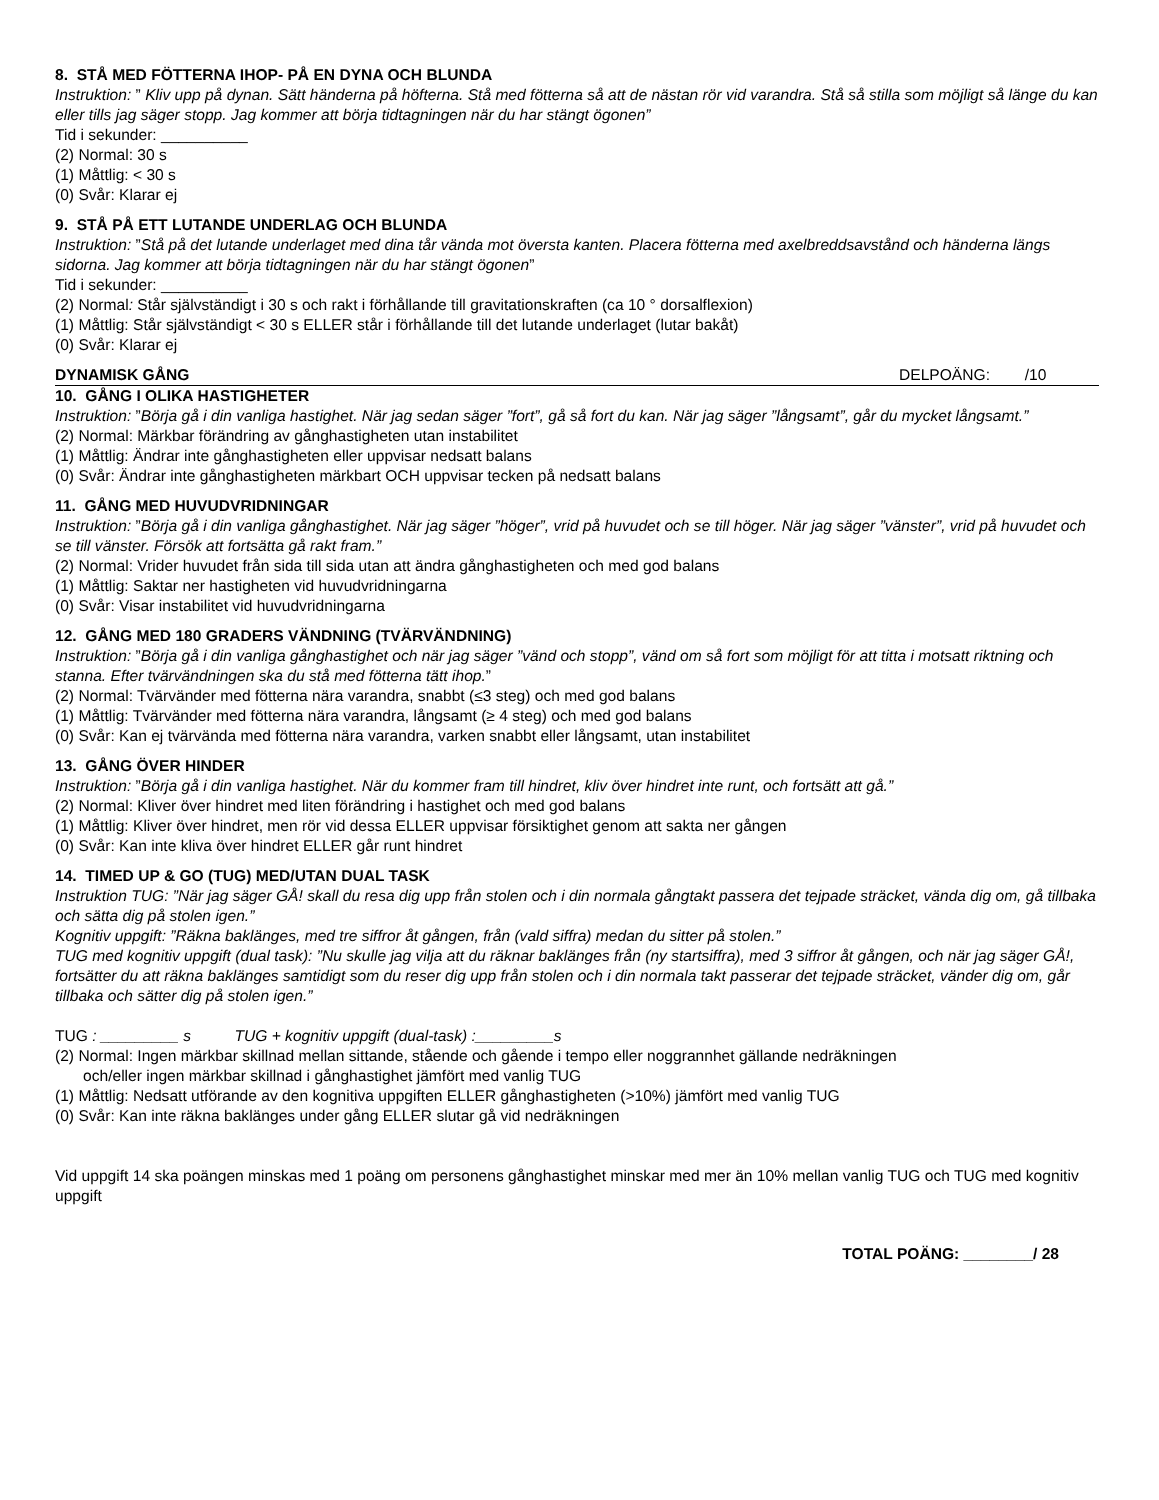8. STÅ MED FÖTTERNA IHOP- PÅ EN DYNA OCH BLUNDA
Instruktion: ” Kliv upp på dynan. Sätt händerna på höfterna. Stå med fötterna så att de nästan rör vid varandra. Stå så stilla som möjligt så länge du kan eller tills jag säger stopp. Jag kommer att börja tidtagningen när du har stängt ögonen”
Tid i sekunder: __________
(2) Normal: 30 s
(1) Måttlig: < 30 s
(0) Svår: Klarar ej
9. STÅ PÅ ETT LUTANDE UNDERLAG OCH BLUNDA
Instruktion: ”Stå på det lutande underlaget med dina tår vända mot översta kanten. Placera fötterna med axelbreddsavstånd och händerna längs sidorna. Jag kommer att börja tidtagningen när du har stängt ögonen”
Tid i sekunder: __________
(2) Normal: Står självständigt i 30 s och rakt i förhållande till gravitationskraften (ca 10 ° dorsalflexion)
(1) Måttlig: Står självständigt < 30 s ELLER står i förhållande till det lutande underlaget (lutar bakåt)
(0) Svår: Klarar ej
DYNAMISK GÅNG DELPOÄNG: /10
10. GÅNG I OLIKA HASTIGHETER
Instruktion: ”Börja gå i din vanliga hastighet. När jag sedan säger ”fort”, gå så fort du kan. När jag säger ”långsamt”, går du mycket långsamt.”
(2) Normal: Märkbar förändring av gånghastigheten utan instabilitet
(1) Måttlig: Ändrar inte gånghastigheten eller uppvisar nedsatt balans
(0) Svår: Ändrar inte gånghastigheten märkbart OCH uppvisar tecken på nedsatt balans
11. GÅNG MED HUVUDVRIDNINGAR
Instruktion: ”Börja gå i din vanliga gånghastighet. När jag säger ”höger”, vrid på huvudet och se till höger. När jag säger ”vänster”, vrid på huvudet och se till vänster. Försök att fortsätta gå rakt fram.”
(2) Normal: Vrider huvudet från sida till sida utan att ändra gånghastigheten och med god balans
(1) Måttlig: Saktar ner hastigheten vid huvudvridningarna
(0) Svår: Visar instabilitet vid huvudvridningarna
12. GÅNG MED 180 GRADERS VÄNDNING (TVÄRVÄNDNING)
Instruktion: ”Börja gå i din vanliga gånghastighet och när jag säger ”vänd och stopp”, vänd om så fort som möjligt för att titta i motsatt riktning och stanna. Efter tvärvändningen ska du stå med fötterna tätt ihop.”
(2) Normal: Tvärvänder med fötterna nära varandra, snabbt (≤3 steg) och med god balans
(1) Måttlig: Tvärvänder med fötterna nära varandra, långsamt (≥ 4 steg) och med god balans
(0) Svår: Kan ej tvärvända med fötterna nära varandra, varken snabbt eller långsamt, utan instabilitet
13. GÅNG ÖVER HINDER
Instruktion: ”Börja gå i din vanliga hastighet. När du kommer fram till hindret, kliv över hindret inte runt, och fortsätt att gå.”
(2) Normal: Kliver över hindret med liten förändring i hastighet och med god balans
(1) Måttlig: Kliver över hindret, men rör vid dessa ELLER uppvisar försiktighet genom att sakta ner gången
(0) Svår: Kan inte kliva över hindret ELLER går runt hindret
14. TIMED UP & GO (TUG) MED/UTAN DUAL TASK
Instruktion TUG: ”När jag säger GÅ! skall du resa dig upp från stolen och i din normala gångtakt passera det tejpade sträcket, vända dig om, gå tillbaka och sätta dig på stolen igen.”
Kognitiv uppgift: ”Räkna baklänges, med tre siffror åt gången, från (vald siffra) medan du sitter på stolen.”
TUG med kognitiv uppgift (dual task): ”Nu skulle jag vilja att du räknar baklänges från (ny startsiffra), med 3 siffror åt gången, och när jag säger GÅ!, fortsätter du att räkna baklänges samtidigt som du reser dig upp från stolen och i din normala takt passerar det tejpade sträcket, vänder dig om, går tillbaka och sätter dig på stolen igen.”
TUG : _________ s TUG + kognitiv uppgift (dual-task) :_________s
(2) Normal: Ingen märkbar skillnad mellan sittande, stående och gående i tempo eller noggrannhet gällande nedräkningen
och/eller ingen märkbar skillnad i gånghastighet jämfört med vanlig TUG
(1) Måttlig: Nedsatt utförande av den kognitiva uppgiften ELLER gånghastigheten (>10%) jämfört med vanlig TUG
(0) Svår: Kan inte räkna baklänges under gång ELLER slutar gå vid nedräkningen
Vid uppgift 14 ska poängen minskas med 1 poäng om personens gånghastighet minskar med mer än 10% mellan vanlig TUG och TUG med kognitiv uppgift
TOTAL POÄNG: ________/ 28